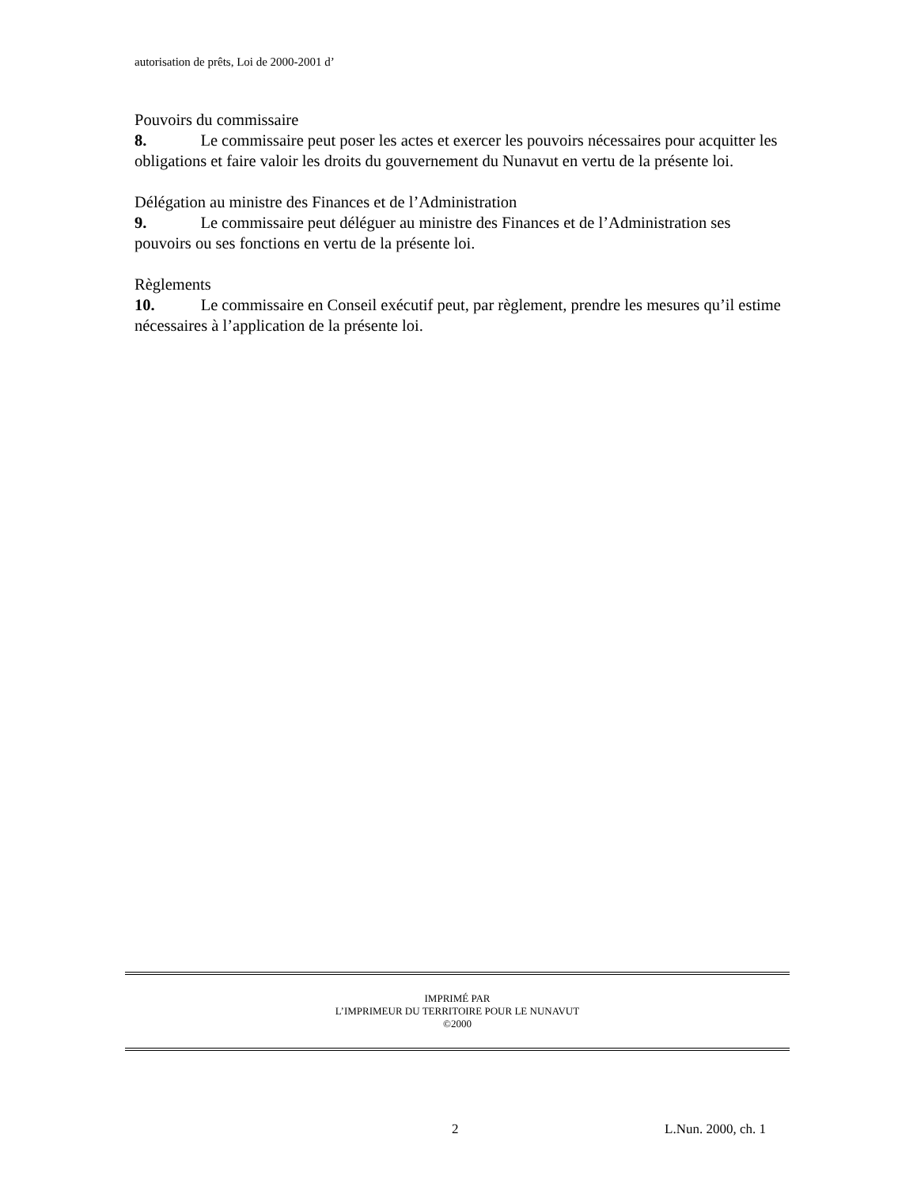autorisation de prêts, Loi de 2000-2001 d’
Pouvoirs du commissaire
8. Le commissaire peut poser les actes et exercer les pouvoirs nécessaires pour acquitter les obligations et faire valoir les droits du gouvernement du Nunavut en vertu de la présente loi.
Délégation au ministre des Finances et de l’Administration
9. Le commissaire peut déléguer au ministre des Finances et de l’Administration ses pouvoirs ou ses fonctions en vertu de la présente loi.
Règlements
10. Le commissaire en Conseil exécutif peut, par règlement, prendre les mesures qu’il estime nécessaires à l’application de la présente loi.
IMPRIMÉ PAR
L’IMPRIMEUR DU TERRITOIRE POUR LE NUNAVUT
©2000
2 L.Nun. 2000, ch. 1